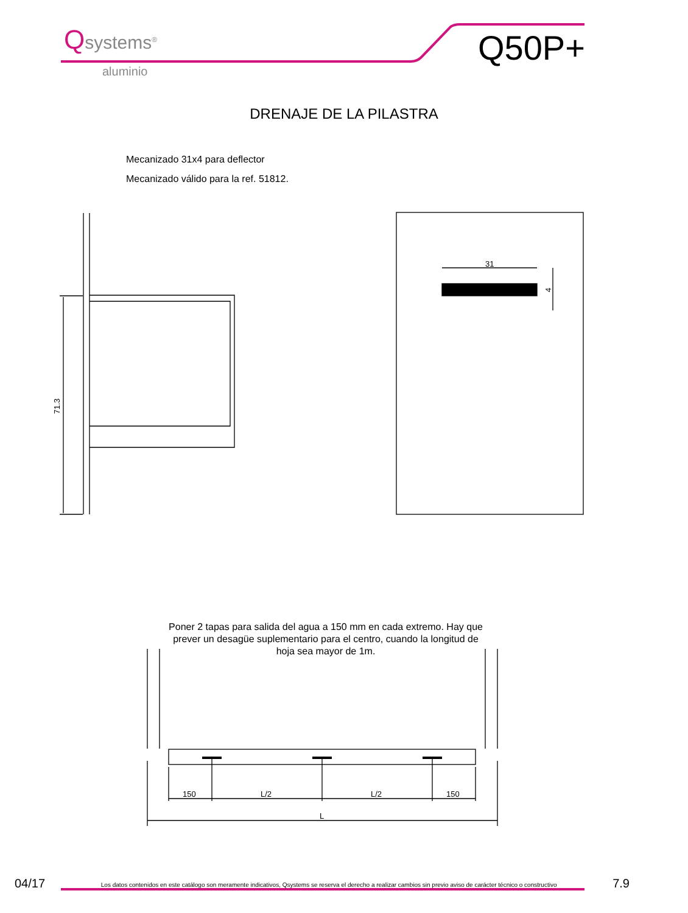71.3
31
4
150
L/2
L/2
150
L
Qsystems<sup>®</sup>
aluminio
Q50P+
DRENAJE DE LA PILASTRA
Mecanizado 31x4 para deflector
Mecanizado válido para la ref. 51812.
Poner 2 tapas para salida del agua a 150 mm en cada extremo. Hay que prever un desagüe suplementario para el centro, cuando la longitud de hoja sea mayor de 1m.
04/17 Los datos contenidos en este catálogo son meramente indicativos, Qsystems se reserva el derecho a realizar cambios sin previo aviso de carácter técnico o constructivo 7.9